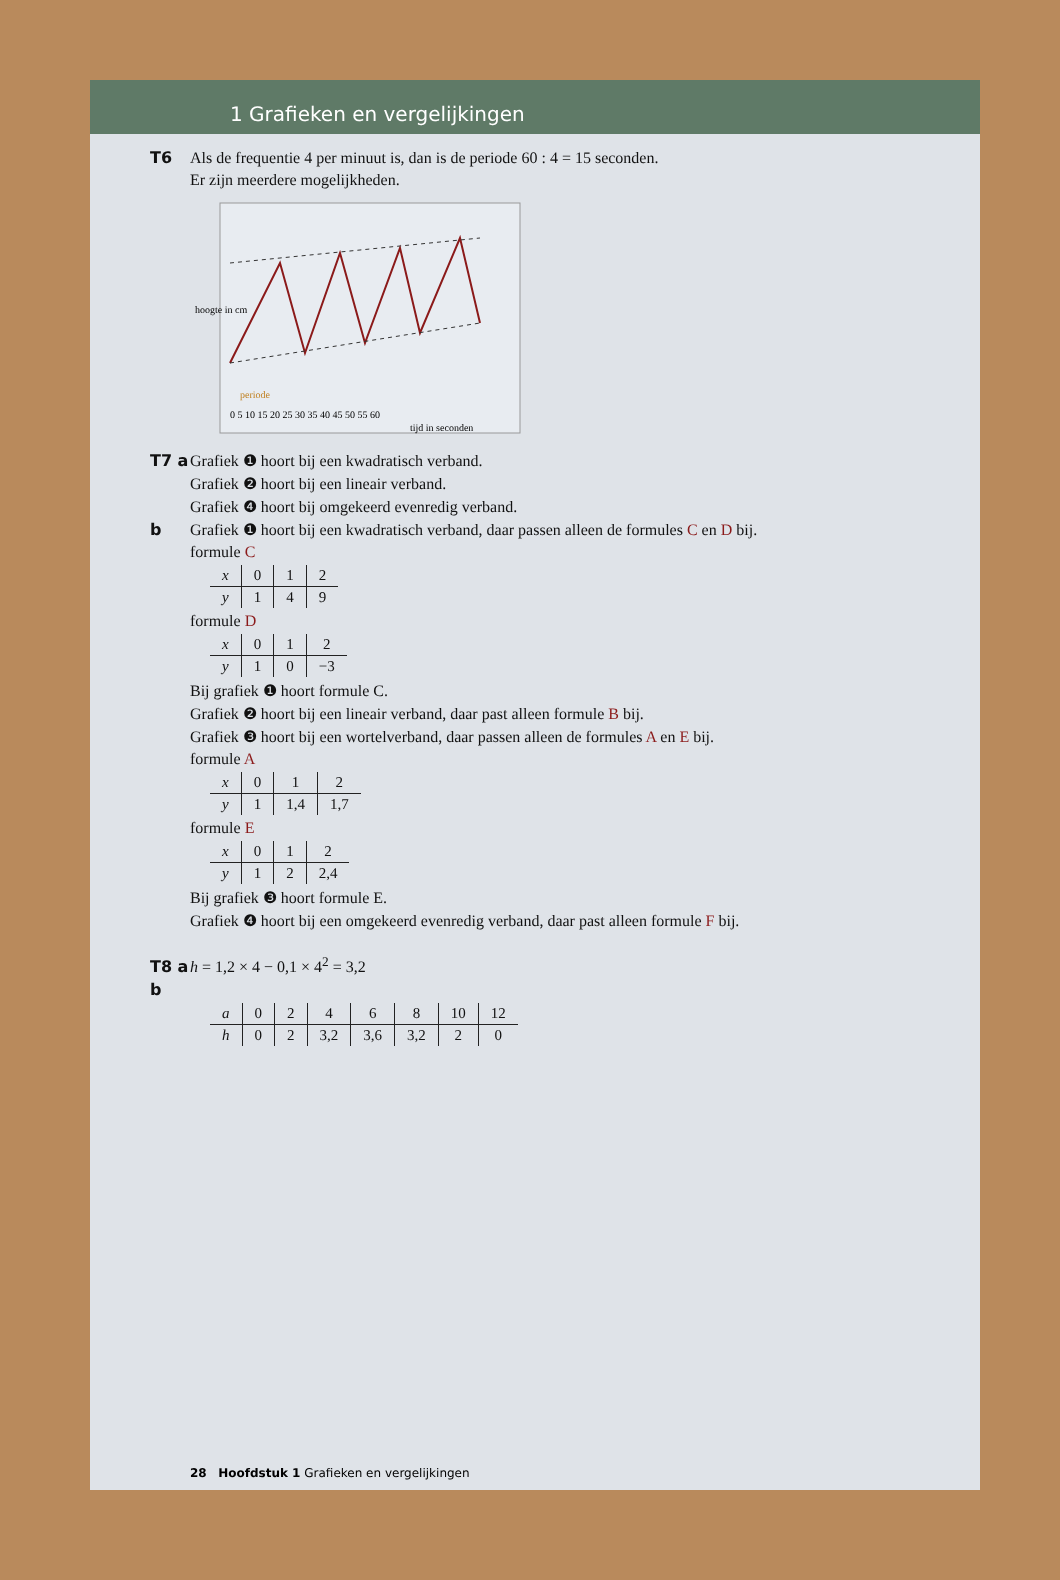1 Grafieken en vergelijkingen
T6 Als de frequentie 4 per minuut is, dan is de periode 60 : 4 = 15 seconden.
Er zijn meerdere mogelijkheden.
hoogte in cm
periode
0 5 10 15 20 25 30 35 40 45 50 55 60
tijd in seconden
T7 a Grafiek ❶ hoort bij een kwadratisch verband.
Grafiek ❷ hoort bij een lineair verband.
Grafiek ❹ hoort bij omgekeerd evenredig verband.
b Grafiek ❶ hoort bij een kwadratisch verband, daar passen alleen de formules C en D bij.
formule C
| x | 0 | 1 | 2 |
| y | 1 | 4 | 9 |
formule D
| x | 0 | 1 | 2 |
| y | 1 | 0 | −3 |
Bij grafiek ❶ hoort formule C.
Grafiek ❷ hoort bij een lineair verband, daar past alleen formule B bij.
Grafiek ❸ hoort bij een wortelverband, daar passen alleen de formules A en E bij.
formule A
| x | 0 | 1 | 2 |
| y | 1 | 1,4 | 1,7 |
formule E
| x | 0 | 1 | 2 |
| y | 1 | 2 | 2,4 |
Bij grafiek ❸ hoort formule E.
Grafiek ❹ hoort bij een omgekeerd evenredig verband, daar past alleen formule F bij.
T8 a h = 1,2 × 4 − 0,1 × 4<sup>2</sup> = 3,2
b
| a | 0 | 2 | 4 | 6 | 8 | 10 | 12 |
| h | 0 | 2 | 3,2 | 3,6 | 3,2 | 2 | 0 |
28 Hoofdstuk 1 Grafieken en vergelijkingen